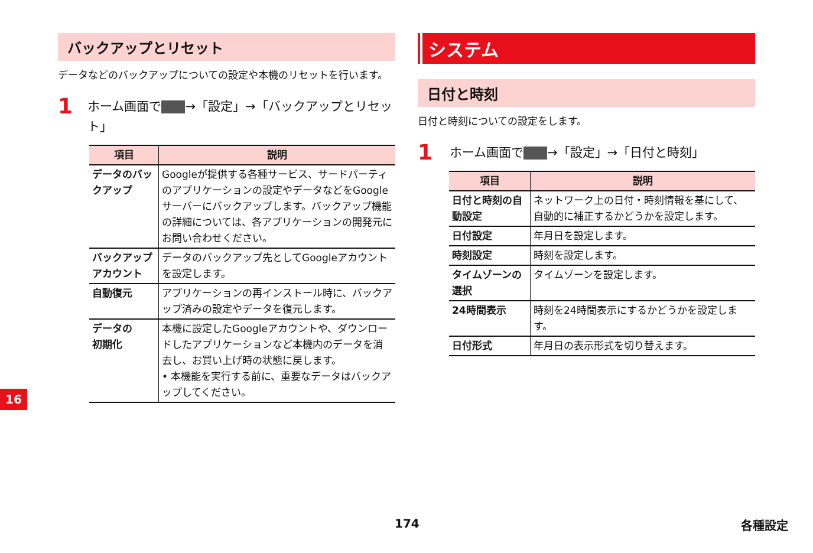バックアップとリセット
データなどのバックアップについての設定や本機のリセットを行います。
1 ホーム画面で →「設定」→「バックアップとリセット」
| 項目 | 説明 |
| --- | --- |
| データのバックアップ | Googleが提供する各種サービス、サードパーティのアプリケーションの設定やデータなどをGoogleサーバーにバックアップします。バックアップ機能の詳細については、各アプリケーションの開発元にお問い合わせください。 |
| バックアップアカウント | データのバックアップ先としてGoogleアカウントを設定します。 |
| 自動復元 | アプリケーションの再インストール時に、バックアップ済みの設定やデータを復元します。 |
| データの 初期化 | 本機に設定したGoogleアカウントや、ダウンロードしたアプリケーションなど本機内のデータを消去し、お買い上げ時の状態に戻します。 • 本機能を実行する前に、重要なデータはバックアップしてください。 |
システム
日付と時刻
日付と時刻についての設定をします。
1 ホーム画面で →「設定」→「日付と時刻」
| 項目 | 説明 |
| --- | --- |
| 日付と時刻の自動設定 | ネットワーク上の日付・時刻情報を基にして、自動的に補正するかどうかを設定します。 |
| 日付設定 | 年月日を設定します。 |
| 時刻設定 | 時刻を設定します。 |
| タイムゾーンの選択 | タイムゾーンを設定します。 |
| 24時間表示 | 時刻を24時間表示にするかどうかを設定します。 |
| 日付形式 | 年月日の表示形式を切り替えます。 |
16
174 各種設定